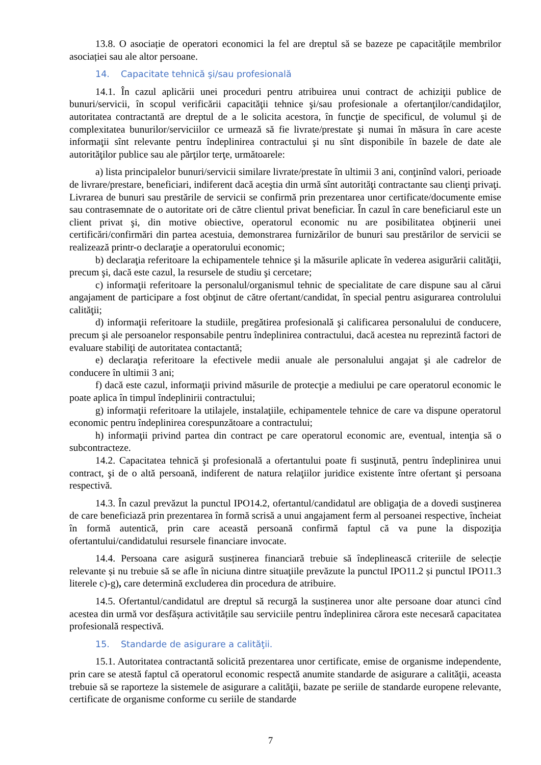13.8. O asociație de operatori economici la fel are dreptul să se bazeze pe capacitățile membrilor asociației sau ale altor persoane.
14. Capacitate tehnică şi/sau profesională
14.1. În cazul aplicării unei proceduri pentru atribuirea unui contract de achiziţii publice de bunuri/servicii, în scopul verificării capacităţii tehnice şi/sau profesionale a ofertanţilor/candidaţilor, autoritatea contractantă are dreptul de a le solicita acestora, în funcţie de specificul, de volumul şi de complexitatea bunurilor/serviciilor ce urmează să fie livrate/prestate şi numai în măsura în care aceste informaţii sînt relevante pentru îndeplinirea contractului şi nu sînt disponibile în bazele de date ale autorităţilor publice sau ale părţilor terţe, următoarele:
a) lista principalelor bunuri/servicii similare livrate/prestate în ultimii 3 ani, conţinînd valori, perioade de livrare/prestare, beneficiari, indiferent dacă aceştia din urmă sînt autorităţi contractante sau clienţi privaţi. Livrarea de bunuri sau prestările de servicii se confirmă prin prezentarea unor certificate/documente emise sau contrasemnate de o autoritate ori de către clientul privat beneficiar. În cazul în care beneficiarul este un client privat şi, din motive obiective, operatorul economic nu are posibilitatea obţinerii unei certificări/confirmări din partea acestuia, demonstrarea furnizărilor de bunuri sau prestărilor de servicii se realizează printr-o declaraţie a operatorului economic;
b) declaraţia referitoare la echipamentele tehnice şi la măsurile aplicate în vederea asigurării calităţii, precum şi, dacă este cazul, la resursele de studiu şi cercetare;
c) informaţii referitoare la personalul/organismul tehnic de specialitate de care dispune sau al cărui angajament de participare a fost obţinut de către ofertant/candidat, în special pentru asigurarea controlului calităţii;
d) informaţii referitoare la studiile, pregătirea profesională şi calificarea personalului de conducere, precum şi ale persoanelor responsabile pentru îndeplinirea contractului, dacă acestea nu reprezintă factori de evaluare stabiliţi de autoritatea contactantă;
e) declaraţia referitoare la efectivele medii anuale ale personalului angajat şi ale cadrelor de conducere în ultimii 3 ani;
f) dacă este cazul, informaţii privind măsurile de protecţie a mediului pe care operatorul economic le poate aplica în timpul îndeplinirii contractului;
g) informaţii referitoare la utilajele, instalaţiile, echipamentele tehnice de care va dispune operatorul economic pentru îndeplinirea corespunzătoare a contractului;
h) informaţii privind partea din contract pe care operatorul economic are, eventual, intenţia să o subcontracteze.
14.2. Capacitatea tehnică şi profesională a ofertantului poate fi susţinută, pentru îndeplinirea unui contract, şi de o altă persoană, indiferent de natura relaţiilor juridice existente între ofertant şi persoana respectivă.
14.3. În cazul prevăzut la punctul IPO14.2, ofertantul/candidatul are obligaţia de a dovedi susţinerea de care beneficiază prin prezentarea în formă scrisă a unui angajament ferm al persoanei respective, încheiat în formă autentică, prin care această persoană confirmă faptul că va pune la dispoziţia ofertantului/candidatului resursele financiare invocate.
14.4. Persoana care asigură susținerea financiară trebuie să îndeplinească criteriile de selecție relevante și nu trebuie să se afle în niciuna dintre situaţiile prevăzute la punctul IPO11.2 și punctul IPO11.3 literele c)-g), care determină excluderea din procedura de atribuire.
14.5. Ofertantul/candidatul are dreptul să recurgă la susținerea unor alte persoane doar atunci cînd acestea din urmă vor desfășura activitățile sau serviciile pentru îndeplinirea cărora este necesară capacitatea profesională respectivă.
15. Standarde de asigurare a calităţii.
15.1. Autoritatea contractantă solicită prezentarea unor certificate, emise de organisme independente, prin care se atestă faptul că operatorul economic respectă anumite standarde de asigurare a calităţii, aceasta trebuie să se raporteze la sistemele de asigurare a calităţii, bazate pe seriile de standarde europene relevante, certificate de organisme conforme cu seriile de standarde
7